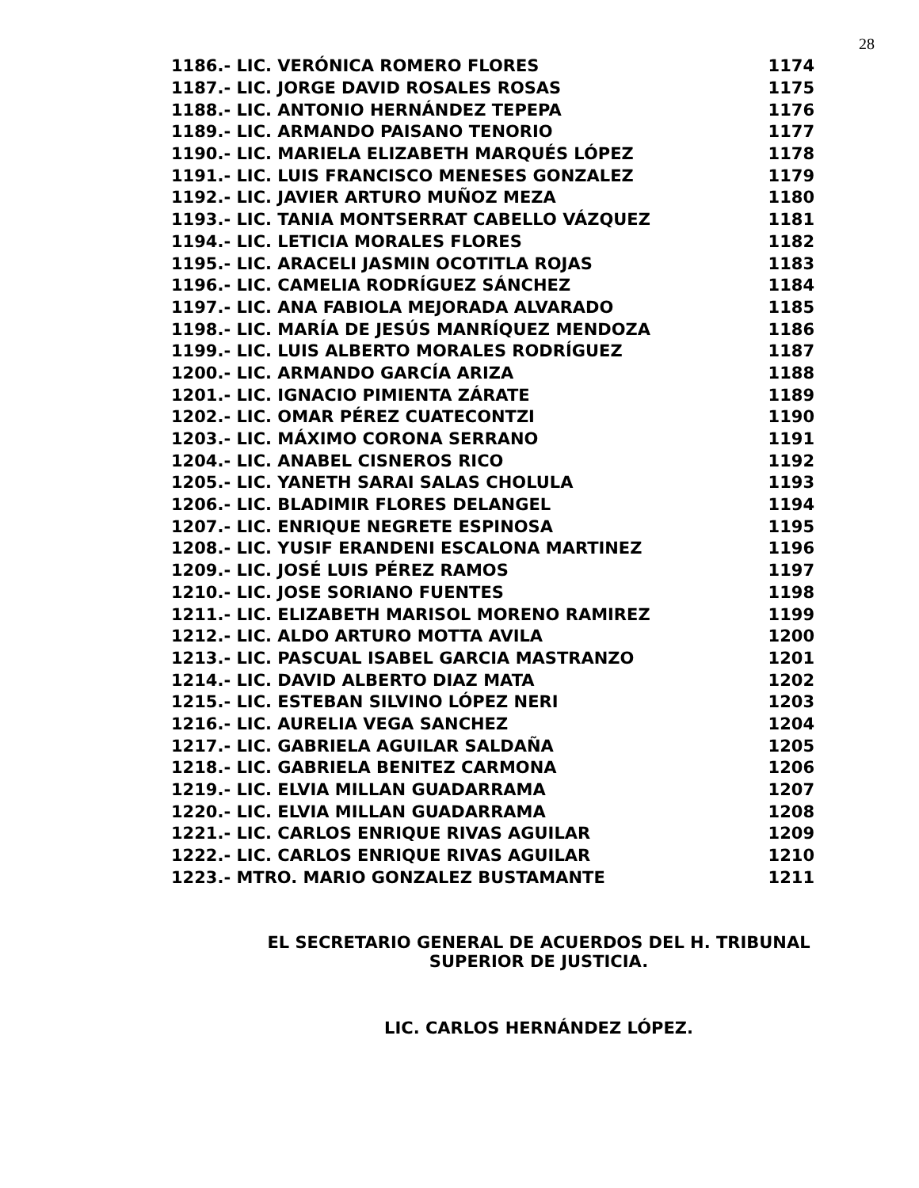28
| 1186.- LIC. VERÓNICA ROMERO FLORES | 1174 |
| 1187.- LIC. JORGE DAVID ROSALES ROSAS | 1175 |
| 1188.- LIC. ANTONIO HERNÁNDEZ TEPEPA | 1176 |
| 1189.- LIC. ARMANDO PAISANO TENORIO | 1177 |
| 1190.- LIC. MARIELA ELIZABETH MARQUÉS LÓPEZ | 1178 |
| 1191.- LIC. LUIS FRANCISCO MENESES GONZALEZ | 1179 |
| 1192.- LIC. JAVIER ARTURO MUÑOZ MEZA | 1180 |
| 1193.- LIC. TANIA MONTSERRAT CABELLO VÁZQUEZ | 1181 |
| 1194.- LIC. LETICIA MORALES FLORES | 1182 |
| 1195.- LIC. ARACELI JASMIN OCOTITLA ROJAS | 1183 |
| 1196.- LIC. CAMELIA RODRÍGUEZ SÁNCHEZ | 1184 |
| 1197.- LIC. ANA FABIOLA MEJORADA ALVARADO | 1185 |
| 1198.- LIC. MARÍA DE JESÚS MANRÍQUEZ MENDOZA | 1186 |
| 1199.- LIC. LUIS ALBERTO MORALES RODRÍGUEZ | 1187 |
| 1200.- LIC. ARMANDO GARCÍA ARIZA | 1188 |
| 1201.- LIC. IGNACIO PIMIENTA ZÁRATE | 1189 |
| 1202.- LIC. OMAR PÉREZ CUATECONTZI | 1190 |
| 1203.- LIC. MÁXIMO CORONA SERRANO | 1191 |
| 1204.- LIC. ANABEL CISNEROS RICO | 1192 |
| 1205.- LIC. YANETH SARAI SALAS CHOLULA | 1193 |
| 1206.- LIC. BLADIMIR FLORES DELANGEL | 1194 |
| 1207.- LIC. ENRIQUE NEGRETE ESPINOSA | 1195 |
| 1208.- LIC. YUSIF ERANDENI ESCALONA MARTINEZ | 1196 |
| 1209.- LIC. JOSÉ LUIS PÉREZ RAMOS | 1197 |
| 1210.- LIC. JOSE SORIANO FUENTES | 1198 |
| 1211.- LIC. ELIZABETH MARISOL MORENO RAMIREZ | 1199 |
| 1212.- LIC. ALDO ARTURO MOTTA AVILA | 1200 |
| 1213.- LIC. PASCUAL ISABEL GARCIA MASTRANZO | 1201 |
| 1214.- LIC. DAVID ALBERTO DIAZ MATA | 1202 |
| 1215.- LIC. ESTEBAN SILVINO LÓPEZ NERI | 1203 |
| 1216.- LIC. AURELIA VEGA SANCHEZ | 1204 |
| 1217.- LIC. GABRIELA AGUILAR SALDAÑA | 1205 |
| 1218.- LIC. GABRIELA BENITEZ CARMONA | 1206 |
| 1219.- LIC. ELVIA MILLAN GUADARRAMA | 1207 |
| 1220.- LIC. ELVIA MILLAN GUADARRAMA | 1208 |
| 1221.- LIC. CARLOS ENRIQUE RIVAS AGUILAR | 1209 |
| 1222.- LIC. CARLOS ENRIQUE RIVAS AGUILAR | 1210 |
| 1223.- MTRO. MARIO GONZALEZ BUSTAMANTE | 1211 |
EL SECRETARIO GENERAL DE ACUERDOS DEL H. TRIBUNAL
SUPERIOR DE JUSTICIA.
LIC. CARLOS HERNÁNDEZ LÓPEZ.